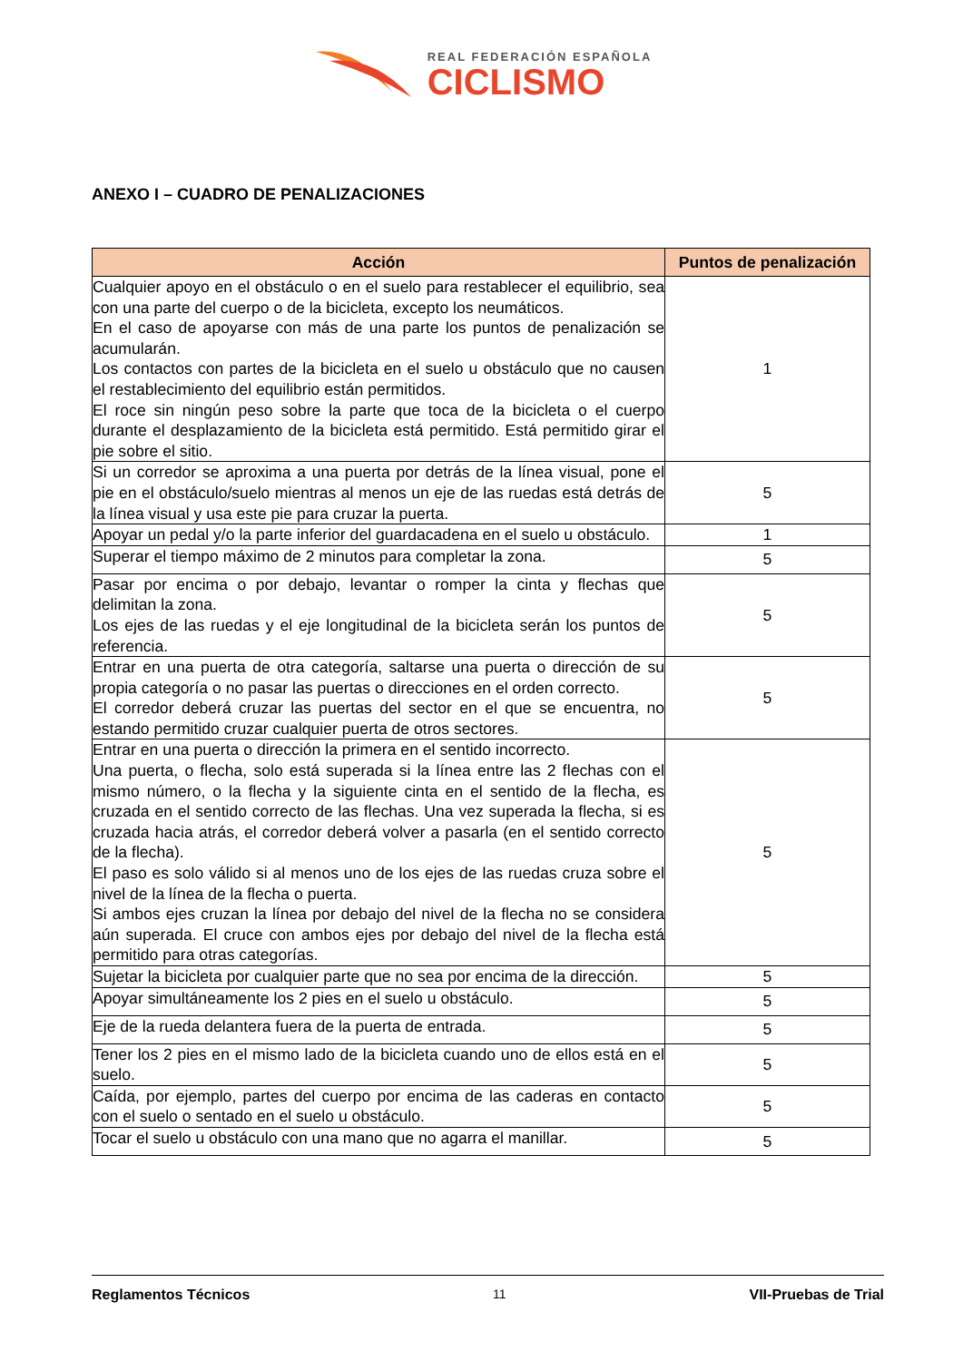REAL FEDERACIÓN ESPAÑOLA
CICLISMO
ANEXO I – CUADRO DE PENALIZACIONES
| Acción | Puntos de penalización |
| --- | --- |
| Cualquier apoyo en el obstáculo o en el suelo para restablecer el equilibrio, sea con una parte del cuerpo o de la bicicleta, excepto los neumáticos. En el caso de apoyarse con más de una parte los puntos de penalización se acumularán. Los contactos con partes de la bicicleta en el suelo u obstáculo que no causen el restablecimiento del equilibrio están permitidos. El roce sin ningún peso sobre la parte que toca de la bicicleta o el cuerpo durante el desplazamiento de la bicicleta está permitido. Está permitido girar el pie sobre el sitio. | 1 |
| Si un corredor se aproxima a una puerta por detrás de la línea visual, pone el pie en el obstáculo/suelo mientras al menos un eje de las ruedas está detrás de la línea visual y usa este pie para cruzar la puerta. | 5 |
| Apoyar un pedal y/o la parte inferior del guardacadena en el suelo u obstáculo. | 1 |
| Superar el tiempo máximo de 2 minutos para completar la zona. | 5 |
| Pasar por encima o por debajo, levantar o romper la cinta y flechas que delimitan la zona. Los ejes de las ruedas y el eje longitudinal de la bicicleta serán los puntos de referencia. | 5 |
| Entrar en una puerta de otra categoría, saltarse una puerta o dirección de su propia categoría o no pasar las puertas o direcciones en el orden correcto. El corredor deberá cruzar las puertas del sector en el que se encuentra, no estando permitido cruzar cualquier puerta de otros sectores. | 5 |
| Entrar en una puerta o dirección la primera en el sentido incorrecto. Una puerta, o flecha, solo está superada si la línea entre las 2 flechas con el mismo número, o la flecha y la siguiente cinta en el sentido de la flecha, es cruzada en el sentido correcto de las flechas. Una vez superada la flecha, si es cruzada hacia atrás, el corredor deberá volver a pasarla (en el sentido correcto de la flecha). El paso es solo válido si al menos uno de los ejes de las ruedas cruza sobre el nivel de la línea de la flecha o puerta. Si ambos ejes cruzan la línea por debajo del nivel de la flecha no se considera aún superada. El cruce con ambos ejes por debajo del nivel de la flecha está permitido para otras categorías. | 5 |
| Sujetar la bicicleta por cualquier parte que no sea por encima de la dirección. | 5 |
| Apoyar simultáneamente los 2 pies en el suelo u obstáculo. | 5 |
| Eje de la rueda delantera fuera de la puerta de entrada. | 5 |
| Tener los 2 pies en el mismo lado de la bicicleta cuando uno de ellos está en el suelo. | 5 |
| Caída, por ejemplo, partes del cuerpo por encima de las caderas en contacto con el suelo o sentado en el suelo u obstáculo. | 5 |
| Tocar el suelo u obstáculo con una mano que no agarra el manillar. | 5 |
Reglamentos Técnicos 11 VII-Pruebas de Trial